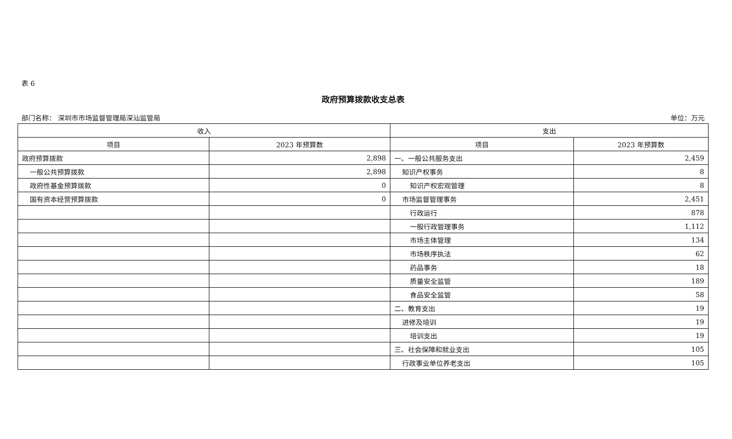表 6
政府预算拨款收支总表
部门名称： 深圳市市场监督管理局深汕监管局 单位：万元
| 收入 | | 支出 | |
| --- | --- | --- | --- |
| 项目 | 2023 年预算数 | 项目 | 2023 年预算数 |
| 政府预算拨款 | 2,898 | 一、一般公共服务支出 | 2,459 |
| 一般公共预算拨款 | 2,898 | 知识产权事务 | 8 |
| 政府性基金预算拨款 | 0 | 知识产权宏观管理 | 8 |
| 国有资本经营预算拨款 | 0 | 市场监督管理事务 | 2,451 |
| | | 行政运行 | 878 |
| | | 一般行政管理事务 | 1,112 |
| | | 市场主体管理 | 134 |
| | | 市场秩序执法 | 62 |
| | | 药品事务 | 18 |
| | | 质量安全监管 | 189 |
| | | 食品安全监管 | 58 |
| | | 二、教育支出 | 19 |
| | | 进修及培训 | 19 |
| | | 培训支出 | 19 |
| | | 三、社会保障和就业支出 | 105 |
| | | 行政事业单位养老支出 | 105 |